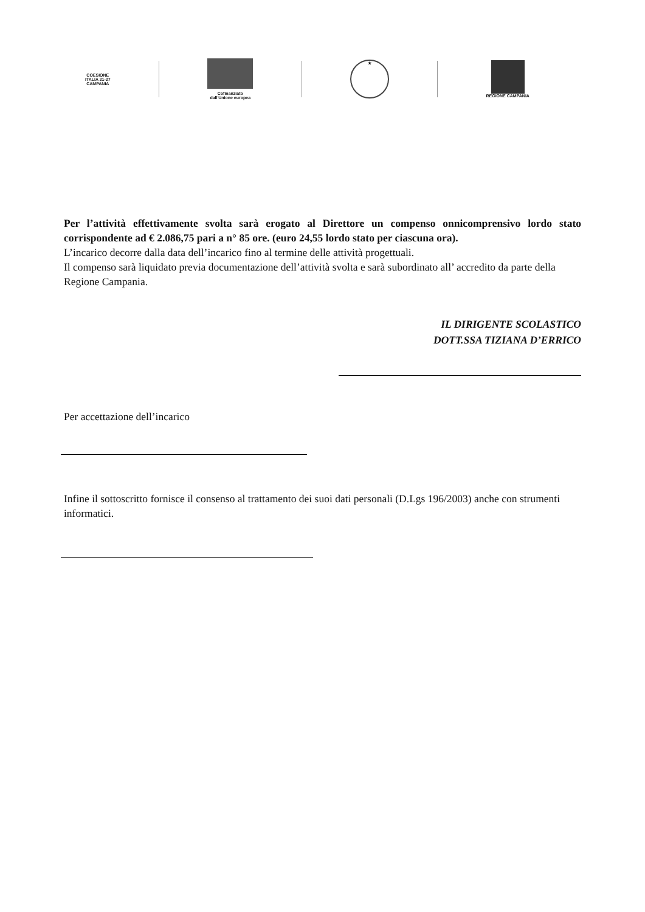COESIONE
ITALIA 21-27
CAMPANIA
Cofinanziato
dall'Unione europea
★
REGIONE CAMPANIA
Per l’attività effettivamente svolta sarà erogato al Direttore un compenso onnicomprensivo lordo stato corrispondente ad € 2.086,75 pari a n° 85 ore. (euro 24,55 lordo stato per ciascuna ora).
L’incarico decorre dalla data dell’incarico fino al termine delle attività progettuali.
Il compenso sarà liquidato previa documentazione dell’attività svolta e sarà subordinato all’ accredito da parte della Regione Campania.
IL DIRIGENTE SCOLASTICO
DOTT.SSA TIZIANA D’ERRICO
Per accettazione dell’incarico
Infine il sottoscritto fornisce il consenso al trattamento dei suoi dati personali (D.Lgs 196/2003) anche con strumenti informatici.